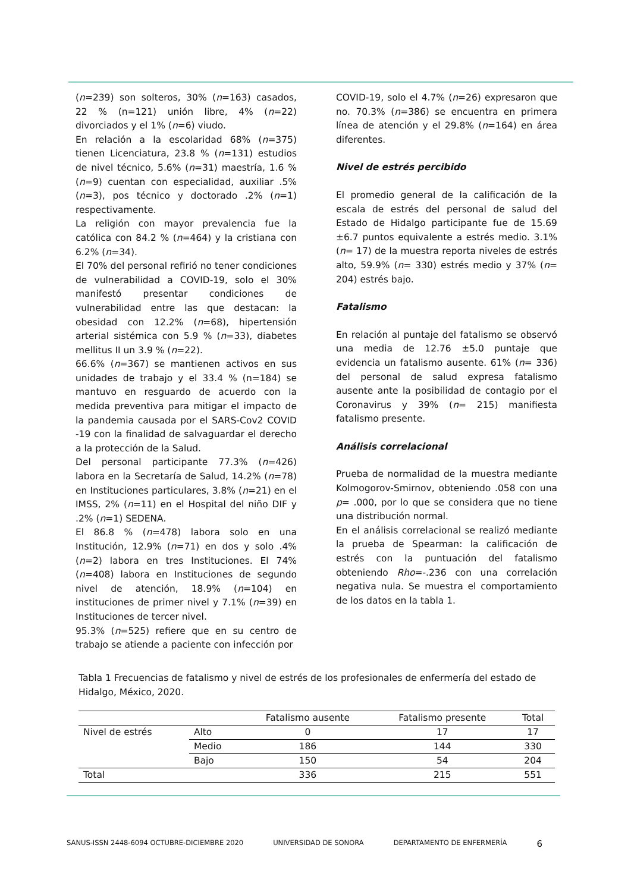(n=239) son solteros, 30% (n=163) casados, 22 % (n=121) unión libre, 4% (n=22) divorciados y el 1% (n=6) viudo.
En relación a la escolaridad 68% (n=375) tienen Licenciatura, 23.8 % (n=131) estudios de nivel técnico, 5.6% (n=31) maestría, 1.6 % (n=9) cuentan con especialidad, auxiliar .5% (n=3), pos técnico y doctorado .2% (n=1) respectivamente.
La religión con mayor prevalencia fue la católica con 84.2 % (n=464) y la cristiana con 6.2% (n=34).
El 70% del personal refirió no tener condiciones de vulnerabilidad a COVID-19, solo el 30% manifestó presentar condiciones de vulnerabilidad entre las que destacan: la obesidad con 12.2% (n=68), hipertensión arterial sistémica con 5.9 % (n=33), diabetes mellitus II un 3.9 % (n=22).
66.6% (n=367) se mantienen activos en sus unidades de trabajo y el 33.4 % (n=184) se mantuvo en resguardo de acuerdo con la medida preventiva para mitigar el impacto de la pandemia causada por el SARS-Cov2 COVID -19 con la finalidad de salvaguardar el derecho a la protección de la Salud.
Del personal participante 77.3% (n=426) labora en la Secretaría de Salud, 14.2% (n=78) en Instituciones particulares, 3.8% (n=21) en el IMSS, 2% (n=11) en el Hospital del niño DIF y .2% (n=1) SEDENA.
El 86.8 % (n=478) labora solo en una Institución, 12.9% (n=71) en dos y solo .4% (n=2) labora en tres Instituciones. El 74% (n=408) labora en Instituciones de segundo nivel de atención, 18.9% (n=104) en instituciones de primer nivel y 7.1% (n=39) en Instituciones de tercer nivel.
95.3% (n=525) refiere que en su centro de trabajo se atiende a paciente con infección por
COVID-19, solo el 4.7% (n=26) expresaron que no. 70.3% (n=386) se encuentra en primera línea de atención y el 29.8% (n=164) en área diferentes.
Nivel de estrés percibido
El promedio general de la calificación de la escala de estrés del personal de salud del Estado de Hidalgo participante fue de 15.69 ±6.7 puntos equivalente a estrés medio. 3.1% (n= 17) de la muestra reporta niveles de estrés alto, 59.9% (n= 330) estrés medio y 37% (n= 204) estrés bajo.
Fatalismo
En relación al puntaje del fatalismo se observó una media de 12.76 ±5.0 puntaje que evidencia un fatalismo ausente. 61% (n= 336) del personal de salud expresa fatalismo ausente ante la posibilidad de contagio por el Coronavirus y 39% (n= 215) manifiesta fatalismo presente.
Análisis correlacional
Prueba de normalidad de la muestra mediante Kolmogorov-Smirnov, obteniendo .058 con una p= .000, por lo que se considera que no tiene una distribución normal.
En el análisis correlacional se realizó mediante la prueba de Spearman: la calificación de estrés con la puntuación del fatalismo obteniendo Rho=-.236 con una correlación negativa nula. Se muestra el comportamiento de los datos en la tabla 1.
Tabla 1 Frecuencias de fatalismo y nivel de estrés de los profesionales de enfermería del estado de Hidalgo, México, 2020.
| | | Fatalismo ausente | Fatalismo presente | Total |
| --- | --- | --- | --- | --- |
| Nivel de estrés | Alto | 0 | 17 | 17 |
| | Medio | 186 | 144 | 330 |
| | Bajo | 150 | 54 | 204 |
| Total | | 336 | 215 | 551 |
SANUS-ISSN 2448-6094 OCTUBRE-DICIEMBRE 2020 UNIVERSIDAD DE SONORA DEPARTAMENTO DE ENFERMERÍA 6